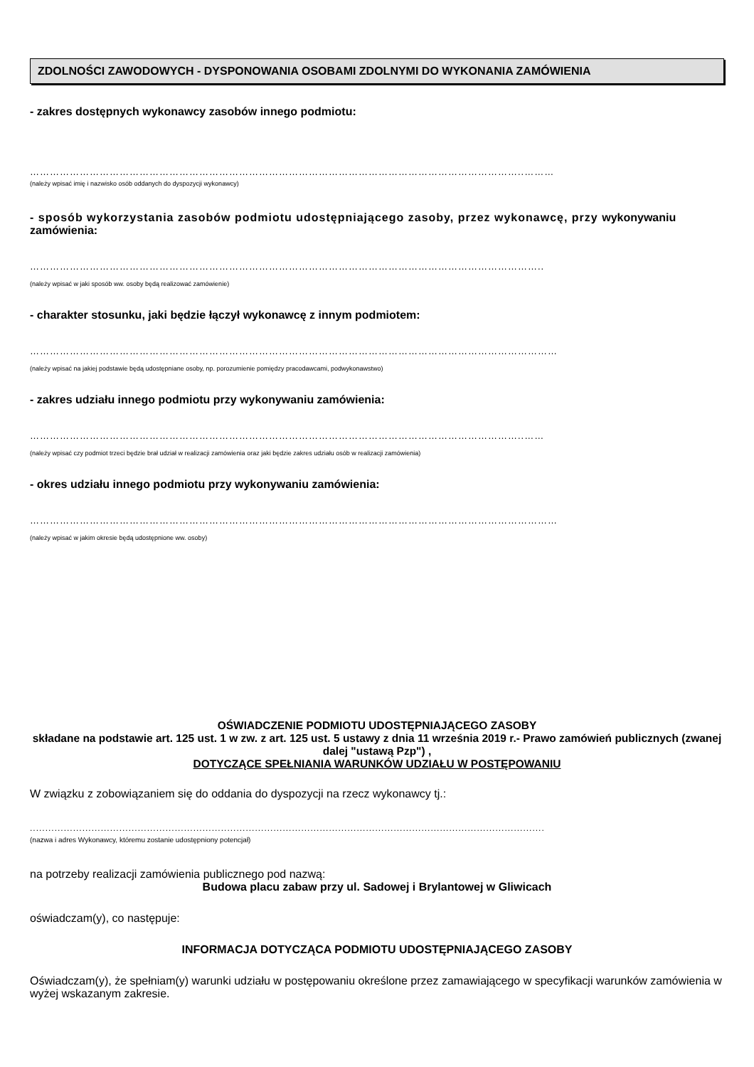ZDOLNOŚCI ZAWODOWYCH - DYSPONOWANIA OSOBAMI ZDOLNYMI DO WYKONANIA ZAMÓWIENIA
- zakres dostępnych wykonawcy zasobów innego podmiotu:
…………………………………………………………………………………………………………………………………..………
(należy wpisać imię i nazwisko osób oddanych do dyspozycji wykonawcy)
- sposób wykorzystania zasobów podmiotu udostępniającego zasoby, przez wykonawcę, przy wykonywaniu zamówienia:
………………………………………………………………………………………………………………………………………..
(należy wpisać w jaki sposób ww. osoby będą realizować zamówienie)
- charakter stosunku, jaki będzie łączył wykonawcę z innym podmiotem:
……………………………………………………………………………………………………………………………………………
(należy wpisać na jakiej podstawie będą udostępniane osoby, np. porozumienie pomiędzy pracodawcami, podwykonawstwo)
- zakres udziału innego podmiotu przy wykonywaniu zamówienia:
…………………………………………………………………………………………………………………………………..……
(należy wpisać czy podmiot trzeci będzie brał udział w realizacji zamówienia oraz jaki będzie zakres udziału osób w realizacji zamówienia)
- okres udziału innego podmiotu przy wykonywaniu zamówienia:
……………………………………………………………………………………………………………………………………………
(należy wpisać w jakim okresie będą udostępnione ww. osoby)
OŚWIADCZENIE PODMIOTU UDOSTĘPNIAJĄCEGO ZASOBY
składane na podstawie art. 125 ust. 1 w zw. z art. 125 ust. 5 ustawy z dnia 11 września 2019 r.- Prawo zamówień publicznych (zwanej dalej "ustawą Pzp") ,
DOTYCZĄCE SPEŁNIANIA WARUNKÓW UDZIAŁU W POSTĘPOWANIU
W związku z zobowiązaniem się do oddania do dyspozycji na rzecz wykonawcy tj.:
.......................................................................................................................................................................
(nazwa i adres Wykonawcy, któremu zostanie udostępniony potencjał)
na potrzeby realizacji zamówienia publicznego pod nazwą:
Budowa placu zabaw przy ul. Sadowej i Brylantowej w Gliwicach
oświadczam(y), co następuje:
INFORMACJA DOTYCZĄCA PODMIOTU UDOSTĘPNIAJĄCEGO ZASOBY
Oświadczam(y), że spełniam(y) warunki udziału w postępowaniu określone przez zamawiającego w specyfikacji warunków zamówienia w wyżej wskazanym zakresie.